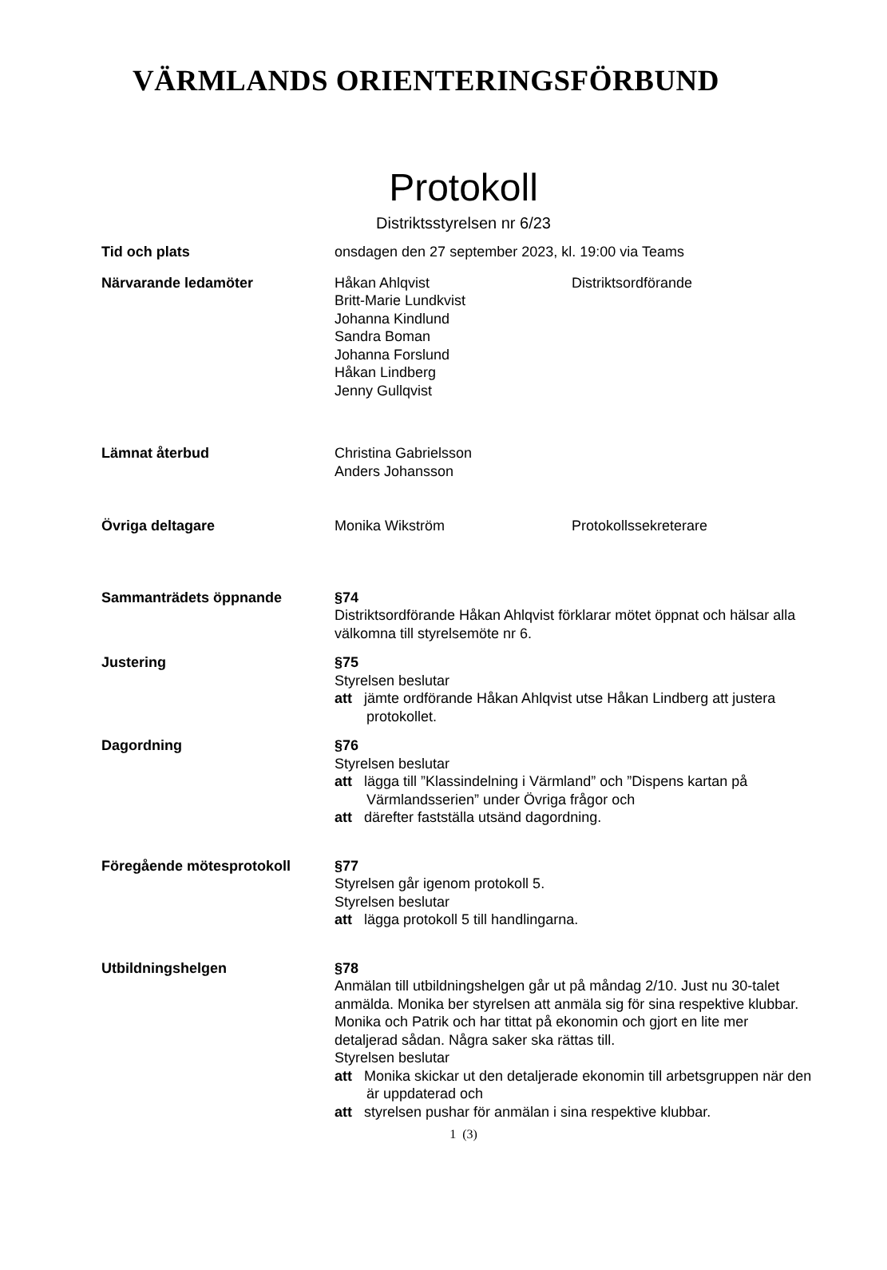VÄRMLANDS ORIENTERINGSFÖRBUND
Protokoll
Distriktsstyrelsen nr 6/23
Tid och plats onsdagen den 27 september 2023, kl. 19:00 via Teams
Närvarande ledamöter Håkan Ahlqvist Distriktsordförande
Britt-Marie Lundkvist
Johanna Kindlund
Sandra Boman
Johanna Forslund
Håkan Lindberg
Jenny Gullqvist
Lämnat återbud Christina Gabrielsson
Anders Johansson
Övriga deltagare Monika Wikström Protokollssekreterare
Sammanträdets öppnande §74
Distriktsordförande Håkan Ahlqvist förklarar mötet öppnat och hälsar alla välkomna till styrelsemöte nr 6.
Justering §75
Styrelsen beslutar
att jämte ordförande Håkan Ahlqvist utse Håkan Lindberg att justera protokollet.
Dagordning §76
Styrelsen beslutar
att lägga till ”Klassindelning i Värmland” och ”Dispens kartan på Värmlandsserien” under Övriga frågor och
att därefter fastställa utsänd dagordning.
Föregående mötesprotokoll §77
Styrelsen går igenom protokoll 5.
Styrelsen beslutar
att lägga protokoll 5 till handlingarna.
Utbildningshelgen §78
Anmälan till utbildningshelgen går ut på måndag 2/10. Just nu 30-talet anmälda. Monika ber styrelsen att anmäla sig för sina respektive klubbar. Monika och Patrik och har tittat på ekonomin och gjort en lite mer detaljerad sådan. Några saker ska rättas till.
Styrelsen beslutar
att Monika skickar ut den detaljerade ekonomin till arbetsgruppen när den är uppdaterad och
att styrelsen pushar för anmälan i sina respektive klubbar.
1 (3)